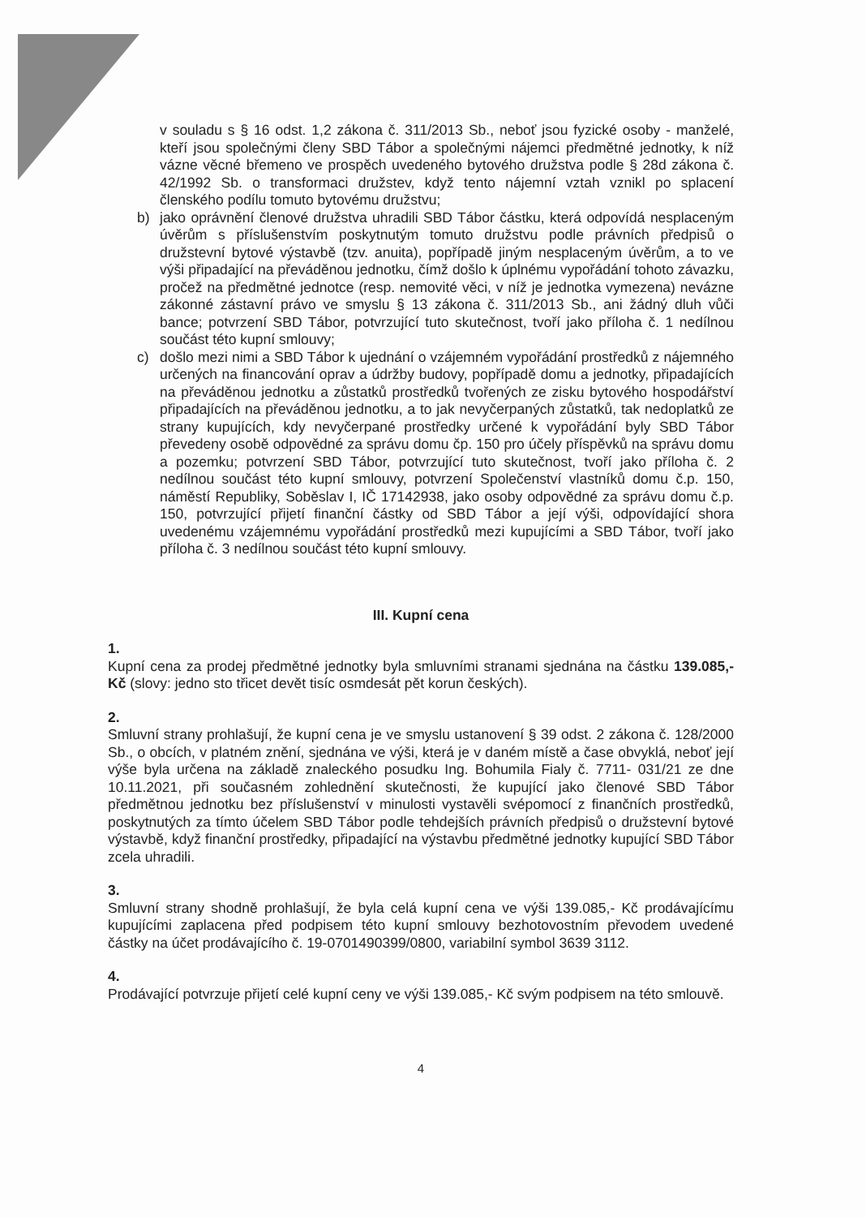v souladu s § 16 odst. 1,2 zákona č. 311/2013 Sb., neboť jsou fyzické osoby - manželé, kteří jsou společnými členy SBD Tábor a společnými nájemci předmětné jednotky, k níž vázne věcné břemeno ve prospěch uvedeného bytového družstva podle § 28d zákona č. 42/1992 Sb. o transformaci družstev, když tento nájemní vztah vznikl po splacení členského podílu tomuto bytovému družstvu;
b) jako oprávnění členové družstva uhradili SBD Tábor částku, která odpovídá nesplaceným úvěrům s příslušenstvím poskytnutým tomuto družstvu podle právních předpisů o družstevní bytové výstavbě (tzv. anuita), popřípadě jiným nesplaceným úvěrům, a to ve výši připadající na převáděnou jednotku, čímž došlo k úplnému vypořádání tohoto závazku, pročež na předmětné jednotce (resp. nemovité věci, v níž je jednotka vymezena) nevázne zákonné zástavní právo ve smyslu § 13 zákona č. 311/2013 Sb., ani žádný dluh vůči bance; potvrzení SBD Tábor, potvrzující tuto skutečnost, tvoří jako příloha č. 1 nedílnou součást této kupní smlouvy;
c) došlo mezi nimi a SBD Tábor k ujednání o vzájemném vypořádání prostředků z nájemného určených na financování oprav a údržby budovy, popřípadě domu a jednotky, připadajících na převáděnou jednotku a zůstatků prostředků tvořených ze zisku bytového hospodářství připadajících na převáděnou jednotku, a to jak nevyčerpaných zůstatků, tak nedoplatků ze strany kupujících, kdy nevyčerpané prostředky určené k vypořádání byly SBD Tábor převedeny osobě odpovědné za správu domu čp. 150 pro účely příspěvků na správu domu a pozemku; potvrzení SBD Tábor, potvrzující tuto skutečnost, tvoří jako příloha č. 2 nedílnou součást této kupní smlouvy, potvrzení Společenství vlastníků domu č.p. 150, náměstí Republiky, Soběslav I, IČ 17142938, jako osoby odpovědné za správu domu č.p. 150, potvrzující přijetí finanční částky od SBD Tábor a její výši, odpovídající shora uvedenému vzájemnému vypořádání prostředků mezi kupujícími a SBD Tábor, tvoří jako příloha č. 3 nedílnou součást této kupní smlouvy.
III. Kupní cena
1.
Kupní cena za prodej předmětné jednotky byla smluvními stranami sjednána na částku 139.085,- Kč (slovy: jedno sto třicet devět tisíc osmdesát pět korun českých).
2.
Smluvní strany prohlašují, že kupní cena je ve smyslu ustanovení § 39 odst. 2 zákona č. 128/2000 Sb., o obcích, v platném znění, sjednána ve výši, která je v daném místě a čase obvyklá, neboť její výše byla určena na základě znaleckého posudku Ing. Bohumila Fialy č. 7711- 031/21 ze dne 10.11.2021, při současném zohlednění skutečnosti, že kupující jako členové SBD Tábor předmětnou jednotku bez příslušenství v minulosti vystavěli svépomocí z finančních prostředků, poskytnutých za tímto účelem SBD Tábor podle tehdejších právních předpisů o družstevní bytové výstavbě, když finanční prostředky, připadající na výstavbu předmětné jednotky kupující SBD Tábor zcela uhradili.
3.
Smluvní strany shodně prohlašují, že byla celá kupní cena ve výši 139.085,- Kč prodávajícímu kupujícími zaplacena před podpisem této kupní smlouvy bezhotovostním převodem uvedené částky na účet prodávajícího č. 19-0701490399/0800, variabilní symbol 3639 3112.
4.
Prodávající potvrzuje přijetí celé kupní ceny ve výši 139.085,- Kč svým podpisem na této smlouvě.
4